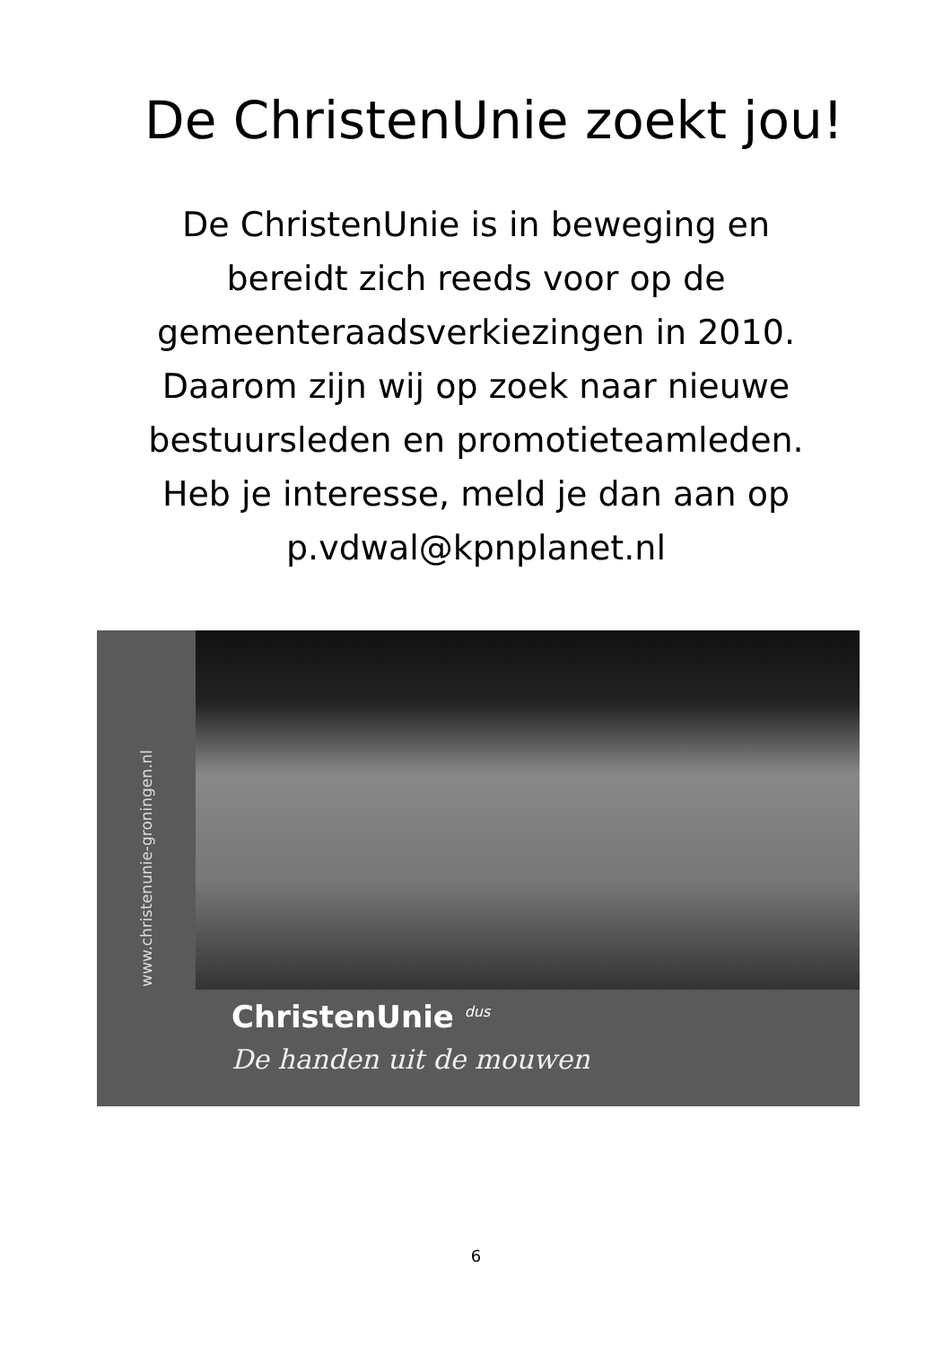De ChristenUnie zoekt jou!
De ChristenUnie is in beweging en
bereidt zich reeds voor op de
gemeenteraadsverkiezingen in 2010.
Daarom zijn wij op zoek naar nieuwe
bestuursleden en promotieteamleden.
Heb je interesse, meld je dan aan op
p.vdwal@kpnplanet.nl
www.christenunie-groningen.nl
ChristenUnie <sup>dus</sup>
De handen uit de mouwen
6